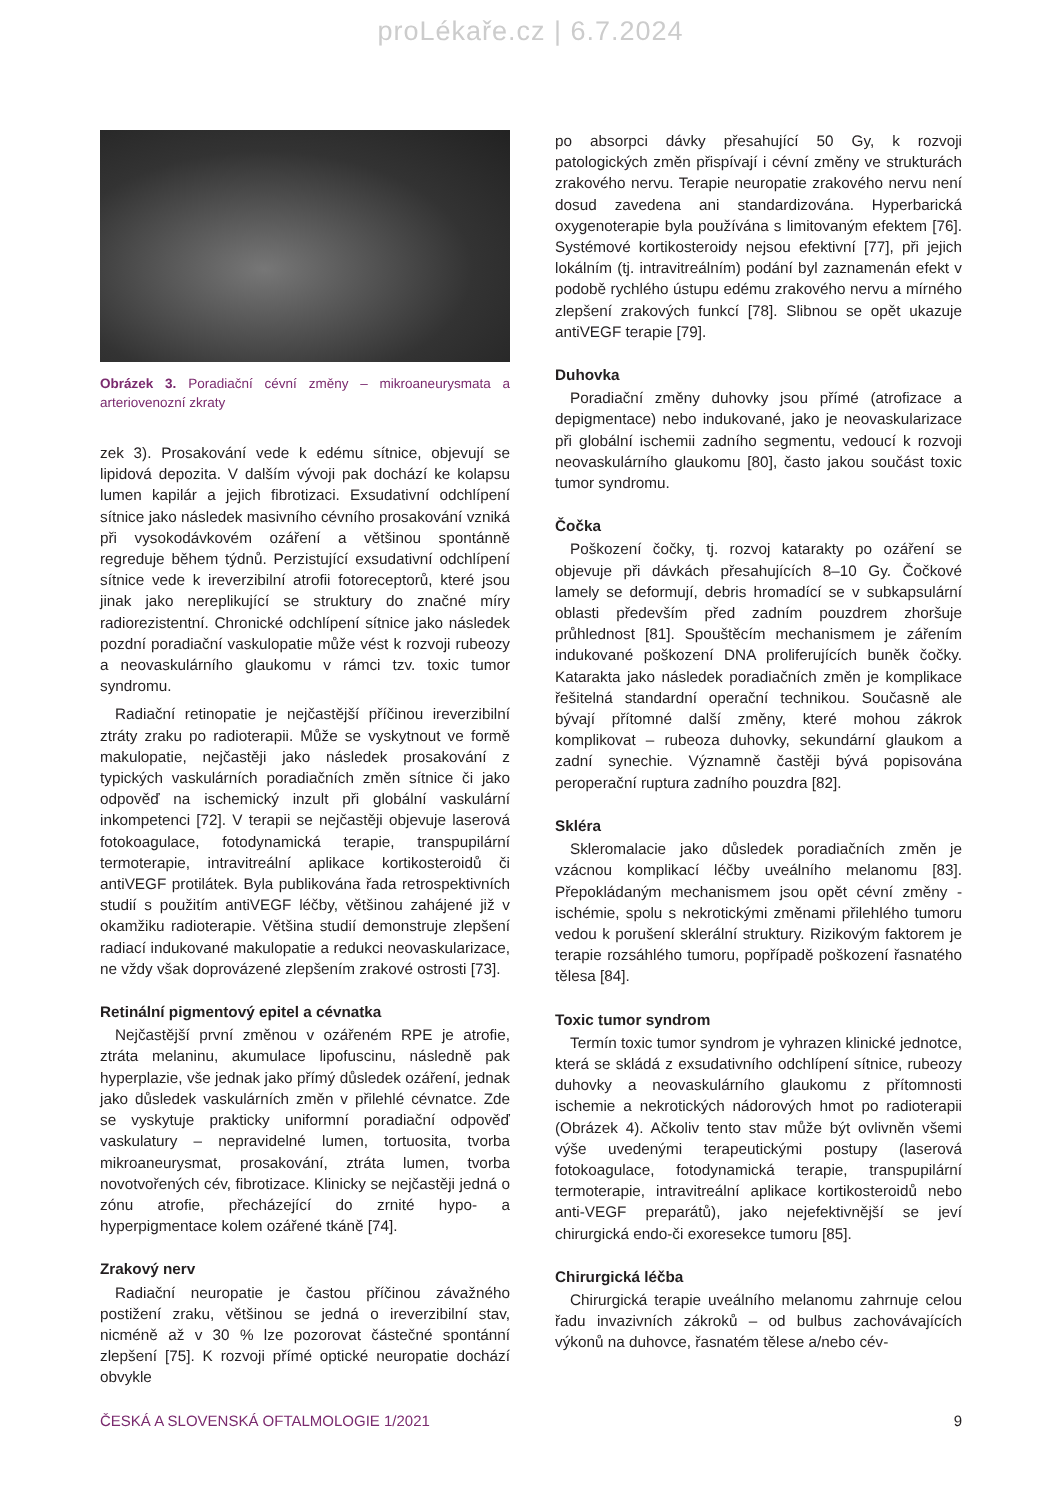proLékaře.cz | 6.7.2024
Obrázek 3. Poradiační cévní změny – mikroaneurysmata a arteriovenozní zkraty
zek 3). Prosakování vede k edému sítnice, objevují se lipidová depozita. V dalším vývoji pak dochází ke kolapsu lumen kapilár a jejich fibrotizaci. Exsudativní odchlípení sítnice jako následek masivního cévního prosakování vzniká při vysokodávkovém ozáření a většinou spontánně regreduje během týdnů. Perzistující exsudativní odchlípení sítnice vede k ireverzibilní atrofii fotoreceptorů, které jsou jinak jako nereplikující se struktury do značné míry radiorezistentní. Chronické odchlípení sítnice jako následek pozdní poradiační vaskulopatie může vést k rozvoji rubeozy a neovaskulárního glaukomu v rámci tzv. toxic tumor syndromu.
Radiační retinopatie je nejčastější příčinou ireverzibilní ztráty zraku po radioterapii. Může se vyskytnout ve formě makulopatie, nejčastěji jako následek prosakování z typických vaskulárních poradiačních změn sítnice či jako odpověď na ischemický inzult při globální vaskulární inkompetenci [72]. V terapii se nejčastěji objevuje laserová fotokoagulace, fotodynamická terapie, transpupilární termoterapie, intravitreální aplikace kortikosteroidů či antiVEGF protilátek. Byla publikována řada retrospektivních studií s použitím antiVEGF léčby, většinou zahájené již v okamžiku radioterapie. Většina studií demonstruje zlepšení radiací indukované makulopatie a redukci neovaskularizace, ne vždy však doprovázené zlepšením zrakové ostrosti [73].
Retinální pigmentový epitel a cévnatka
Nejčastější první změnou v ozářeném RPE je atrofie, ztráta melaninu, akumulace lipofuscinu, následně pak hyperplazie, vše jednak jako přímý důsledek ozáření, jednak jako důsledek vaskulárních změn v přilehlé cévnatce. Zde se vyskytuje prakticky uniformní poradiační odpověď vaskulatury – nepravidelné lumen, tortuosita, tvorba mikroaneurysmat, prosakování, ztráta lumen, tvorba novotvořených cév, fibrotizace. Klinicky se nejčastěji jedná o zónu atrofie, přecházející do zrnité hypo- a hyperpigmentace kolem ozářené tkáně [74].
Zrakový nerv
Radiační neuropatie je častou příčinou závažného postižení zraku, většinou se jedná o ireverzibilní stav, nicméně až v 30 % lze pozorovat částečné spontánní zlepšení [75]. K rozvoji přímé optické neuropatie dochází obvykle
po absorpci dávky přesahující 50 Gy, k rozvoji patologických změn přispívají i cévní změny ve strukturách zrakového nervu. Terapie neuropatie zrakového nervu není dosud zavedena ani standardizována. Hyperbarická oxygenoterapie byla používána s limitovaným efektem [76]. Systémové kortikosteroidy nejsou efektivní [77], při jejich lokálním (tj. intravitreálním) podání byl zaznamenán efekt v podobě rychlého ústupu edému zrakového nervu a mírného zlepšení zrakových funkcí [78]. Slibnou se opět ukazuje antiVEGF terapie [79].
Duhovka
Poradiační změny duhovky jsou přímé (atrofizace a depigmentace) nebo indukované, jako je neovaskularizace při globální ischemii zadního segmentu, vedoucí k rozvoji neovaskulárního glaukomu [80], často jakou součást toxic tumor syndromu.
Čočka
Poškození čočky, tj. rozvoj katarakty po ozáření se objevuje při dávkách přesahujících 8–10 Gy. Čočkové lamely se deformují, debris hromadící se v subkapsulární oblasti především před zadním pouzdrem zhoršuje průhlednost [81]. Spouštěcím mechanismem je zářením indukované poškození DNA proliferujících buněk čočky. Katarakta jako následek poradiačních změn je komplikace řešitelná standardní operační technikou. Současně ale bývají přítomné další změny, které mohou zákrok komplikovat – rubeoza duhovky, sekundární glaukom a zadní synechie. Významně častěji bývá popisována peroperační ruptura zadního pouzdra [82].
Skléra
Skleromalacie jako důsledek poradiačních změn je vzácnou komplikací léčby uveálního melanomu [83]. Přepokládaným mechanismem jsou opět cévní změny - ischémie, spolu s nekrotickými změnami přilehlého tumoru vedou k porušení sklerální struktury. Rizikovým faktorem je terapie rozsáhlého tumoru, popřípadě poškození řasnatého tělesa [84].
Toxic tumor syndrom
Termín toxic tumor syndrom je vyhrazen klinické jednotce, která se skládá z exsudativního odchlípení sítnice, rubeozy duhovky a neovaskulárního glaukomu z přítomnosti ischemie a nekrotických nádorových hmot po radioterapii (Obrázek 4). Ačkoliv tento stav může být ovlivněn všemi výše uvedenými terapeutickými postupy (laserová fotokoagulace, fotodynamická terapie, transpupilární termoterapie, intravitreální aplikace kortikosteroidů nebo anti-VEGF preparátů), jako nejefektivnější se jeví chirurgická endo-či exoresekce tumoru [85].
Chirurgická léčba
Chirurgická terapie uveálního melanomu zahrnuje celou řadu invazivních zákroků – od bulbus zachovávajících výkonů na duhovce, řasnatém tělese a/nebo cév-
ČESKÁ A SLOVENSKÁ OFTALMOLOGIE 1/2021 9